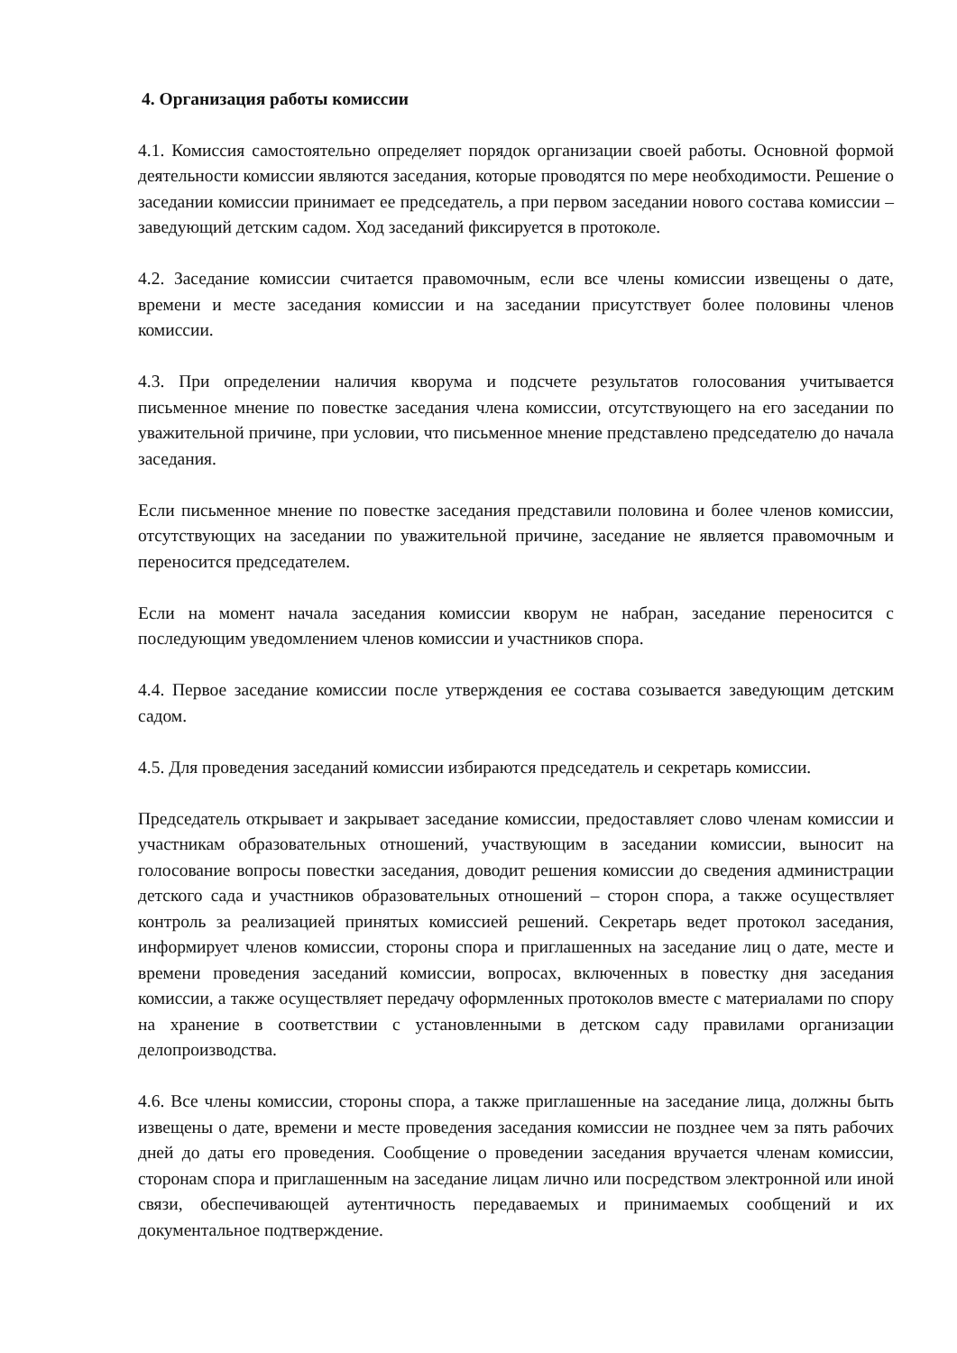4. Организация работы комиссии
4.1. Комиссия самостоятельно определяет порядок организации своей работы. Основной формой деятельности комиссии являются заседания, которые проводятся по мере необходимости. Решение о заседании комиссии принимает ее председатель, а при первом заседании нового состава комиссии – заведующий детским садом. Ход заседаний фиксируется в протоколе.
4.2. Заседание комиссии считается правомочным, если все члены комиссии извещены о дате, времени и месте заседания комиссии и на заседании присутствует более половины членов комиссии.
4.3. При определении наличия кворума и подсчете результатов голосования учитывается письменное мнение по повестке заседания члена комиссии, отсутствующего на его заседании по уважительной причине, при условии, что письменное мнение представлено председателю до начала заседания.
Если письменное мнение по повестке заседания представили половина и более членов комиссии, отсутствующих на заседании по уважительной причине, заседание не является правомочным и переносится председателем.
Если на момент начала заседания комиссии кворум не набран, заседание переносится с последующим уведомлением членов комиссии и участников спора.
4.4. Первое заседание комиссии после утверждения ее состава созывается заведующим детским садом.
4.5. Для проведения заседаний комиссии избираются председатель и секретарь комиссии.
Председатель открывает и закрывает заседание комиссии, предоставляет слово членам комиссии и участникам образовательных отношений, участвующим в заседании комиссии, выносит на голосование вопросы повестки заседания, доводит решения комиссии до сведения администрации детского сада и участников образовательных отношений – сторон спора, а также осуществляет контроль за реализацией принятых комиссией решений. Секретарь ведет протокол заседания, информирует членов комиссии, стороны спора и приглашенных на заседание лиц о дате, месте и времени проведения заседаний комиссии, вопросах, включенных в повестку дня заседания комиссии, а также осуществляет передачу оформленных протоколов вместе с материалами по спору на хранение в соответствии с установленными в детском саду правилами организации делопроизводства.
4.6. Все члены комиссии, стороны спора, а также приглашенные на заседание лица, должны быть извещены о дате, времени и месте проведения заседания комиссии не позднее чем за пять рабочих дней до даты его проведения. Сообщение о проведении заседания вручается членам комиссии, сторонам спора и приглашенным на заседание лицам лично или посредством электронной или иной связи, обеспечивающей аутентичность передаваемых и принимаемых сообщений и их документальное подтверждение.